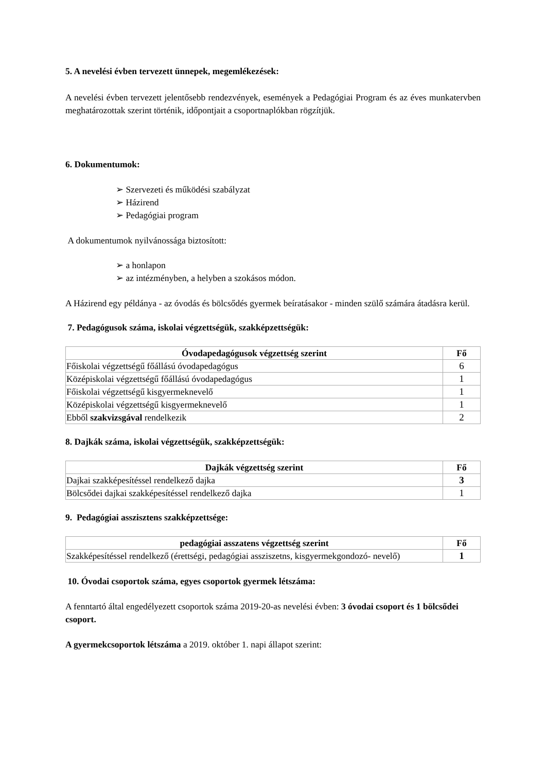5. A nevelési évben tervezett ünnepek, megemlékezések:
A nevelési évben tervezett jelentősebb rendezvények, események a Pedagógiai Program és az éves munkatervben meghatározottak szerint történik, időpontjait a csoportnaplókban rögzítjük.
6. Dokumentumok:
➢ Szervezeti és működési szabályzat
➢ Házirend
➢ Pedagógiai program
A dokumentumok nyilvánossága biztosított:
➢ a honlapon
➢ az intézményben, a helyben a szokásos módon.
A Házirend egy példánya - az óvodás és bölcsődés gyermek beíratásakor - minden szülő számára átadásra kerül.
7. Pedagógusok száma, iskolai végzettségük, szakképzettségük:
| Óvodapedagógusok végzettség szerint | Fő |
| --- | --- |
| Főiskolai végzettségű főállású óvodapedagógus | 6 |
| Középiskolai végzettségű főállású óvodapedagógus | 1 |
| Főiskolai végzettségű kisgyermeknevelő | 1 |
| Középiskolai végzettségű kisgyermeknevelő | 1 |
| Ebből szakvizsgával rendelkezik | 2 |
8. Dajkák száma, iskolai végzettségük, szakképzettségük:
| Dajkák végzettség szerint | Fő |
| --- | --- |
| Dajkai szakképesítéssel rendelkező dajka | 3 |
| Bölcsődei dajkai szakképesítéssel rendelkező dajka | 1 |
9. Pedagógiai asszisztens szakképzettsége:
| pedagógiai asszatens végzettség szerint | Fő |
| --- | --- |
| Szakképesítéssel rendelkező (érettségi, pedagógiai assziszetns, kisgyermekgondozó- nevelő) | 1 |
10. Óvodai csoportok száma, egyes csoportok gyermek létszáma:
A fenntartó által engedélyezett csoportok száma 2019-20-as nevelési évben: 3 óvodai csoport és 1 bölcsődei csoport.
A gyermekcsoportok létszáma a 2019. október 1. napi állapot szerint: